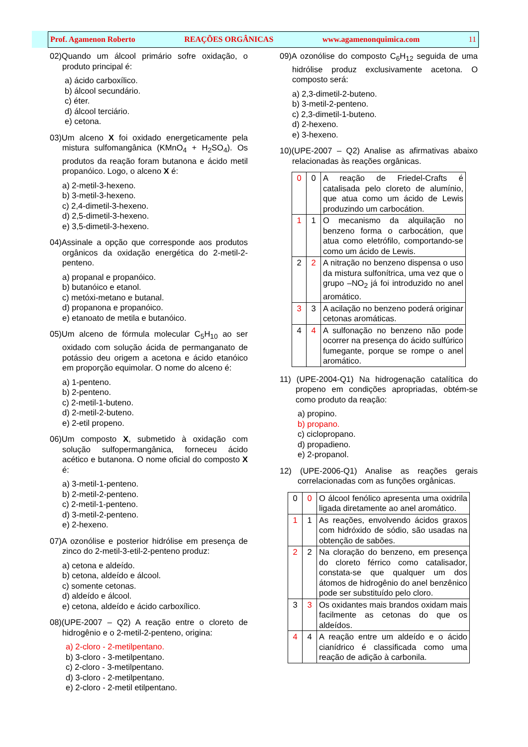Prof. Agamenon Roberto REAÇÕES ORGÂNICAS www.agamenonquimica.com 11
02)Quando um álcool primário sofre oxidação, o produto principal é:
a) ácido carboxílico.
b) álcool secundário.
c) éter.
d) álcool terciário.
e) cetona.
03)Um alceno X foi oxidado energeticamente pela mistura sulfomangânica (KMnO<sub>4</sub> + H<sub>2</sub>SO<sub>4</sub>). Os produtos da reação foram butanona e ácido metil propanóico. Logo, o alceno X é:
a) 2-metil-3-hexeno.
b) 3-metil-3-hexeno.
c) 2,4-dimetil-3-hexeno.
d) 2,5-dimetil-3-hexeno.
e) 3,5-dimetil-3-hexeno.
04)Assinale a opção que corresponde aos produtos orgânicos da oxidação energética do 2-metil-2-penteno.
a) propanal e propanóico.
b) butanóico e etanol.
c) metóxi-metano e butanal.
d) propanona e propanóico.
e) etanoato de metila e butanóico.
05)Um alceno de fórmula molecular C<sub>5</sub>H<sub>10</sub> ao ser oxidado com solução ácida de permanganato de potássio deu origem a acetona e ácido etanóico em proporção equimolar. O nome do alceno é:
a) 1-penteno.
b) 2-penteno.
c) 2-metil-1-buteno.
d) 2-metil-2-buteno.
e) 2-etil propeno.
06)Um composto X, submetido à oxidação com solução sulfopermangânica, forneceu ácido acético e butanona. O nome oficial do composto X é:
a) 3-metil-1-penteno.
b) 2-metil-2-penteno.
c) 2-metil-1-penteno.
d) 3-metil-2-penteno.
e) 2-hexeno.
07)A ozonólise e posterior hidrólise em presença de zinco do 2-metil-3-etil-2-penteno produz:
a) cetona e aldeído.
b) cetona, aldeído e álcool.
c) somente cetonas.
d) aldeído e álcool.
e) cetona, aldeído e ácido carboxílico.
08)(UPE-2007 – Q2) A reação entre o cloreto de hidrogênio e o 2-metil-2-penteno, origina:
a) 2-cloro - 2-metilpentano.
b) 3-cloro - 3-metilpentano.
c) 2-cloro - 3-metilpentano.
d) 3-cloro - 2-metilpentano.
e) 2-cloro - 2-metil etilpentano.
09)A ozonólise do composto C<sub>6</sub>H<sub>12</sub> seguida de uma hidrólise produz exclusivamente acetona. O composto será:
a) 2,3-dimetil-2-buteno.
b) 3-metil-2-penteno.
c) 2,3-dimetil-1-buteno.
d) 2-hexeno.
e) 3-hexeno.
10)(UPE-2007 – Q2) Analise as afirmativas abaixo relacionadas às reações orgânicas.
| 0 | 0 | A reação de Friedel-Crafts é catalisada pelo cloreto de alumínio, que atua como um ácido de Lewis produzindo um carbocátion. |
| 1 | 1 | O mecanismo da alquilação no benzeno forma o carbocátion, que atua como eletrófilo, comportando-se como um ácido de Lewis. |
| 2 | 2 | A nitração no benzeno dispensa o uso da mistura sulfonítrica, uma vez que o grupo –NO<sub>2</sub> já foi introduzido no anel aromático. |
| 3 | 3 | A acilação no benzeno poderá originar cetonas aromáticas. |
| 4 | 4 | A sulfonação no benzeno não pode ocorrer na presença do ácido sulfúrico fumegante, porque se rompe o anel aromático. |
11) (UPE-2004-Q1) Na hidrogenação catalítica do propeno em condições apropriadas, obtém-se como produto da reação:
a) propino.
b) propano.
c) ciclopropano.
d) propadieno.
e) 2-propanol.
12) (UPE-2006-Q1) Analise as reações gerais correlacionadas com as funções orgânicas.
| 0 | 0 | O álcool fenólico apresenta uma oxidrila ligada diretamente ao anel aromático. |
| 1 | 1 | As reações, envolvendo ácidos graxos com hidróxido de sódio, são usadas na obtenção de sabões. |
| 2 | 2 | Na cloração do benzeno, em presença do cloreto férrico como catalisador, constata-se que qualquer um dos átomos de hidrogênio do anel benzênico pode ser substituído pelo cloro. |
| 3 | 3 | Os oxidantes mais brandos oxidam mais facilmente as cetonas do que os aldeídos. |
| 4 | 4 | A reação entre um aldeído e o ácido cianídrico é classificada como uma reação de adição à carbonila. |